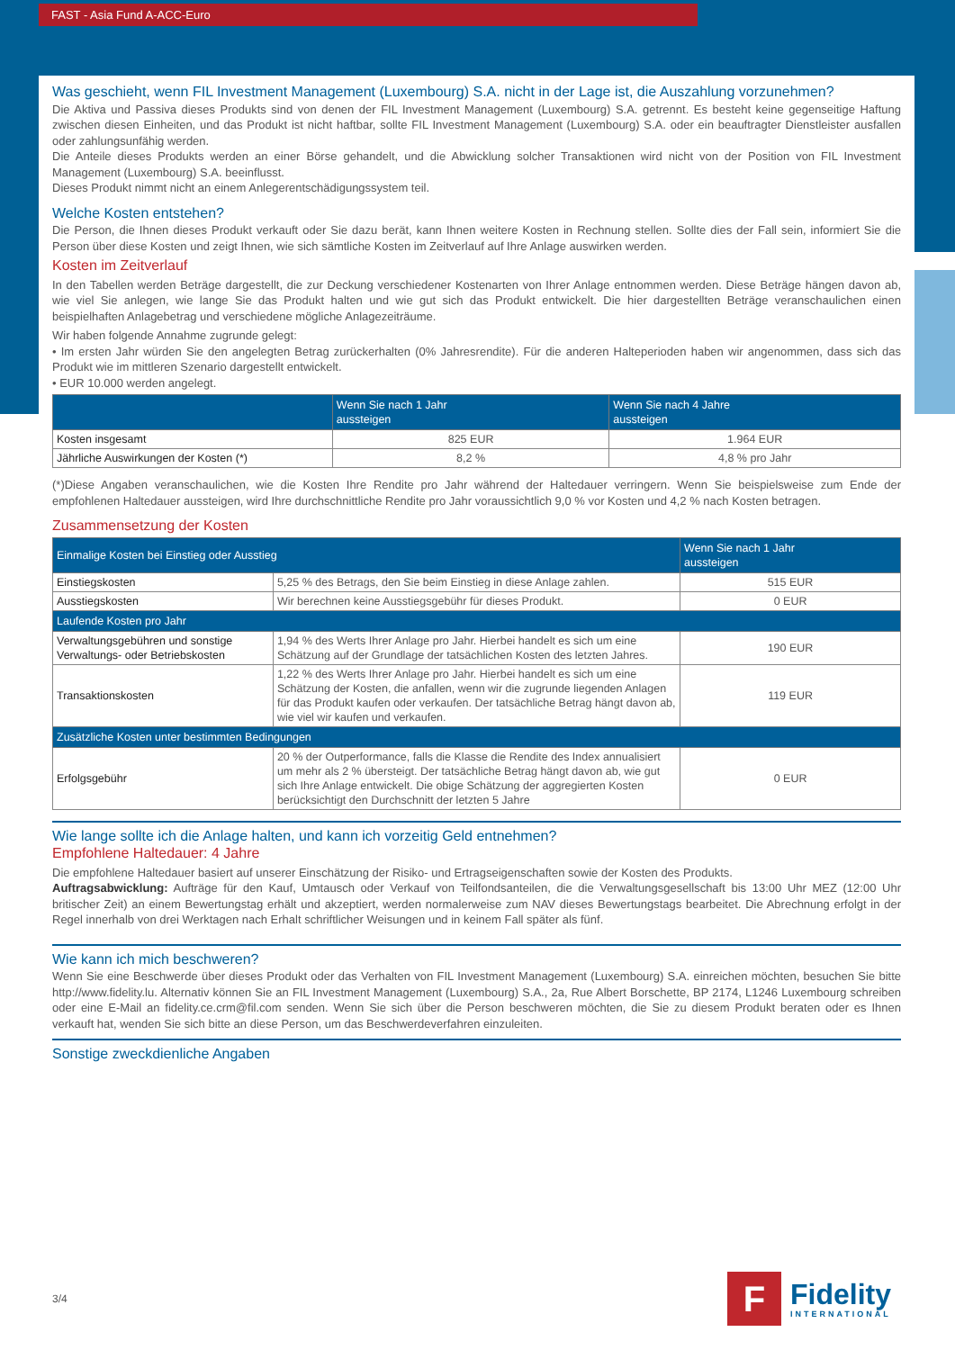FAST - Asia Fund A-ACC-Euro
Was geschieht, wenn FIL Investment Management (Luxembourg) S.A. nicht in der Lage ist, die Auszahlung vorzunehmen?
Die Aktiva und Passiva dieses Produkts sind von denen der FIL Investment Management (Luxembourg) S.A. getrennt. Es besteht keine gegenseitige Haftung zwischen diesen Einheiten, und das Produkt ist nicht haftbar, sollte FIL Investment Management (Luxembourg) S.A. oder ein beauftragter Dienstleister ausfallen oder zahlungsunfähig werden.
Die Anteile dieses Produkts werden an einer Börse gehandelt, und die Abwicklung solcher Transaktionen wird nicht von der Position von FIL Investment Management (Luxembourg) S.A. beeinflusst.
Dieses Produkt nimmt nicht an einem Anlegerentschädigungssystem teil.
Welche Kosten entstehen?
Die Person, die Ihnen dieses Produkt verkauft oder Sie dazu berät, kann Ihnen weitere Kosten in Rechnung stellen. Sollte dies der Fall sein, informiert Sie die Person über diese Kosten und zeigt Ihnen, wie sich sämtliche Kosten im Zeitverlauf auf Ihre Anlage auswirken werden.
Kosten im Zeitverlauf
In den Tabellen werden Beträge dargestellt, die zur Deckung verschiedener Kostenarten von Ihrer Anlage entnommen werden. Diese Beträge hängen davon ab, wie viel Sie anlegen, wie lange Sie das Produkt halten und wie gut sich das Produkt entwickelt. Die hier dargestellten Beträge veranschaulichen einen beispielhaften Anlagebetrag und verschiedene mögliche Anlagezeiträume.
Wir haben folgende Annahme zugrunde gelegt:
• Im ersten Jahr würden Sie den angelegten Betrag zurückerhalten (0% Jahresrendite). Für die anderen Halteperioden haben wir angenommen, dass sich das Produkt wie im mittleren Szenario dargestellt entwickelt.
• EUR 10.000 werden angelegt.
| | Wenn Sie nach 1 Jahr aussteigen | Wenn Sie nach 4 Jahre aussteigen |
| --- | --- | --- |
| Kosten insgesamt | 825 EUR | 1.964 EUR |
| Jährliche Auswirkungen der Kosten (*) | 8,2 % | 4,8 % pro Jahr |
(*)Diese Angaben veranschaulichen, wie die Kosten Ihre Rendite pro Jahr während der Haltedauer verringern. Wenn Sie beispielsweise zum Ende der empfohlenen Haltedauer aussteigen, wird Ihre durchschnittliche Rendite pro Jahr voraussichtlich 9,0 % vor Kosten und 4,2 % nach Kosten betragen.
Zusammensetzung der Kosten
| Einmalige Kosten bei Einstieg oder Ausstieg | | Wenn Sie nach 1 Jahr aussteigen |
| --- | --- | --- |
| Einstiegskosten | 5,25 % des Betrags, den Sie beim Einstieg in diese Anlage zahlen. | 515 EUR |
| Ausstiegskosten | Wir berechnen keine Ausstiegsgebühr für dieses Produkt. | 0 EUR |
| Laufende Kosten pro Jahr | | |
| Verwaltungsgebühren und sonstige Verwaltungs- oder Betriebskosten | 1,94 % des Werts Ihrer Anlage pro Jahr. Hierbei handelt es sich um eine Schätzung auf der Grundlage der tatsächlichen Kosten des letzten Jahres. | 190 EUR |
| Transaktionskosten | 1,22 % des Werts Ihrer Anlage pro Jahr. Hierbei handelt es sich um eine Schätzung der Kosten, die anfallen, wenn wir die zugrunde liegenden Anlagen für das Produkt kaufen oder verkaufen. Der tatsächliche Betrag hängt davon ab, wie viel wir kaufen und verkaufen. | 119 EUR |
| Zusätzliche Kosten unter bestimmten Bedingungen | | |
| Erfolgsgebühr | 20 % der Outperformance, falls die Klasse die Rendite des Index annualisiert um mehr als 2 % übersteigt. Der tatsächliche Betrag hängt davon ab, wie gut sich Ihre Anlage entwickelt. Die obige Schätzung der aggregierten Kosten berücksichtigt den Durchschnitt der letzten 5 Jahre | 0 EUR |
Wie lange sollte ich die Anlage halten, und kann ich vorzeitig Geld entnehmen?
Empfohlene Haltedauer: 4 Jahre
Die empfohlene Haltedauer basiert auf unserer Einschätzung der Risiko- und Ertragseigenschaften sowie der Kosten des Produkts.
Auftragsabwicklung: Aufträge für den Kauf, Umtausch oder Verkauf von Teilfondsanteilen, die die Verwaltungsgesellschaft bis 13:00 Uhr MEZ (12:00 Uhr britischer Zeit) an einem Bewertungstag erhält und akzeptiert, werden normalerweise zum NAV dieses Bewertungstags bearbeitet. Die Abrechnung erfolgt in der Regel innerhalb von drei Werktagen nach Erhalt schriftlicher Weisungen und in keinem Fall später als fünf.
Wie kann ich mich beschweren?
Wenn Sie eine Beschwerde über dieses Produkt oder das Verhalten von FIL Investment Management (Luxembourg) S.A. einreichen möchten, besuchen Sie bitte http://www.fidelity.lu. Alternativ können Sie an FIL Investment Management (Luxembourg) S.A., 2a, Rue Albert Borschette, BP 2174, L1246 Luxembourg schreiben oder eine E-Mail an fidelity.ce.crm@fil.com senden. Wenn Sie sich über die Person beschweren möchten, die Sie zu diesem Produkt beraten oder es Ihnen verkauft hat, wenden Sie sich bitte an diese Person, um das Beschwerdeverfahren einzuleiten.
Sonstige zweckdienliche Angaben
3/4
F
Fidelity
INTERNATIONAL